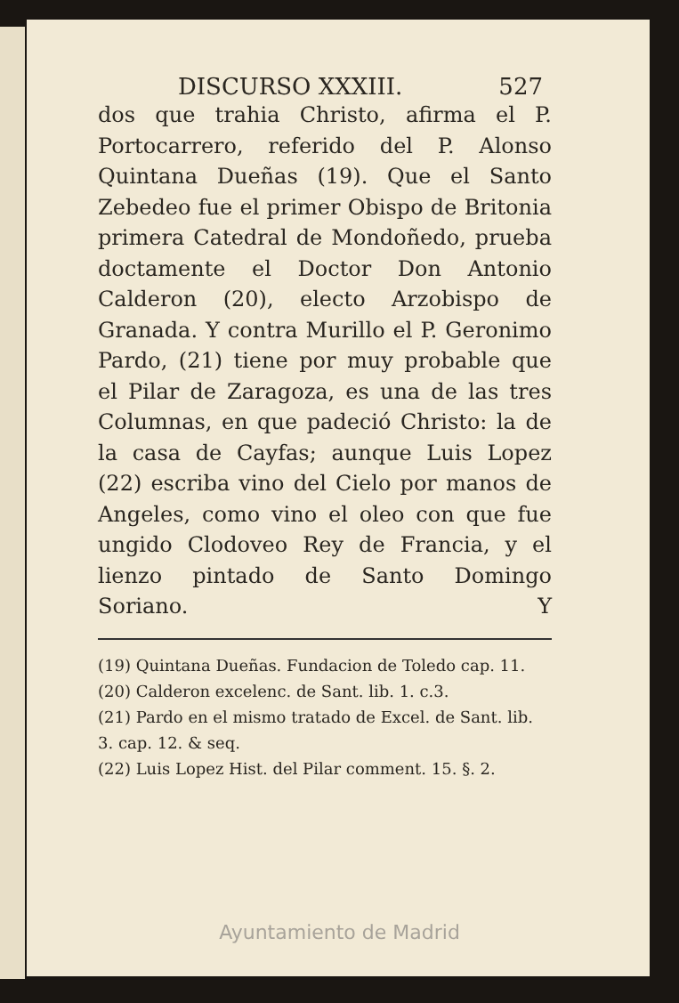DISCURSO XXXIII. 527
dos que trahia Christo, afirma el P. Portocarrero, referido del P. Alonso Quintana Dueñas (19). Que el Santo Zebedeo fue el primer Obispo de Britonia primera Catedral de Mondoñedo, prueba doctamente el Doctor Don Antonio Calderon (20), electo Arzobispo de Granada. Y contra Murillo el P. Geronimo Pardo, (21) tiene por muy probable que el Pilar de Zaragoza, es una de las tres Columnas, en que padeció Christo: la de la casa de Cayfas; aunque Luis Lopez (22) escriba vino del Cielo por manos de Angeles, como vino el oleo con que fue ungido Clodoveo Rey de Francia, y el lienzo pintado de Santo Domingo Soriano. Y
(19) Quintana Dueñas. Fundacion de Toledo cap. 11.
(20) Calderon excelenc. de Sant. lib. 1. c.3.
(21) Pardo en el mismo tratado de Excel. de Sant. lib. 3. cap. 12. & seq.
(22) Luis Lopez Hist. del Pilar comment. 15. §. 2.
Ayuntamiento de Madrid